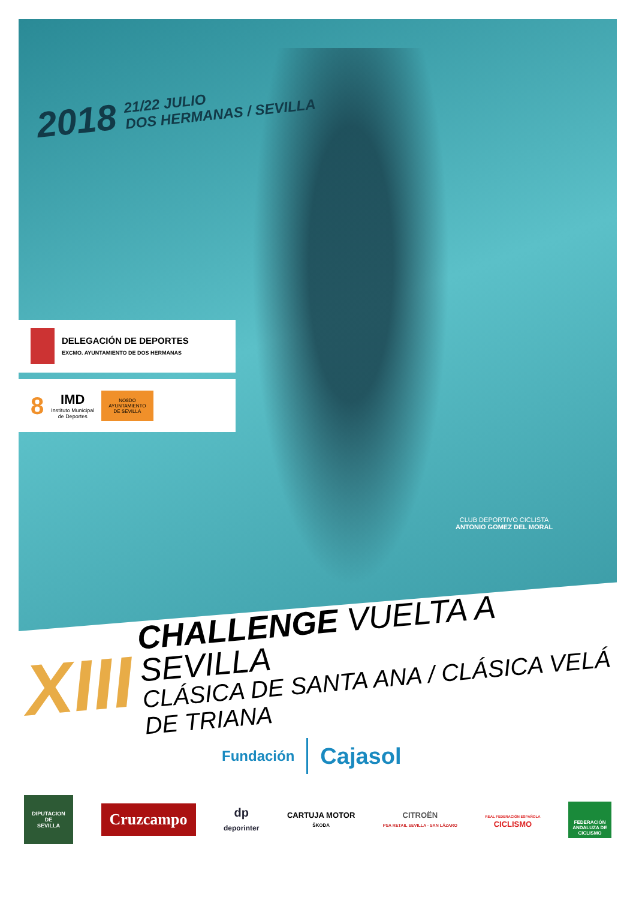2018 21/22 JULIO
DOS HERMANAS / SEVILLA
DELEGACIÓN DE DEPORTES
EXCMO. AYUNTAMIENTO DE DOS HERMANAS
8
IMD
Instituto Municipal
de Deportes
NO8DO
AYUNTAMIENTO
DE SEVILLA
CLUB DEPORTIVO CICLISTA
ANTONIO GOMEZ DEL MORAL
XIII
CHALLENGE VUELTA A SEVILLA
CLÁSICA DE SANTA ANA / CLÁSICA VELÁ DE TRIANA
Fundación Cajasol
DIPUTACION
DE
SEVILLA
Cruzcampo
dp
deporinter
CARTUJA MOTOR
ŠKODA
CITROËN
PSA RETAIL SEVILLA - SAN LÁZARO
REAL FEDERACIÓN ESPAÑOLA
CICLISMO
FEDERACIÓN ANDALUZA DE CICLISMO